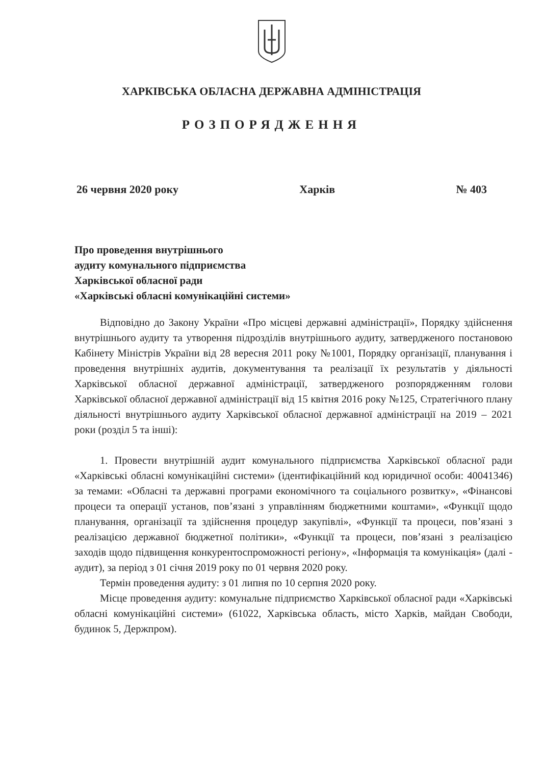ХАРКІВСЬКА ОБЛАСНА ДЕРЖАВНА АДМІНІСТРАЦІЯ
РОЗПОРЯДЖЕННЯ
26 червня 2020 року Харків № 403
Про проведення внутрішнього
аудиту комунального підприємства
Харківської обласної ради
«Харківські обласні комунікаційні системи»
Відповідно до Закону України «Про місцеві державні адміністрації», Порядку здійснення внутрішнього аудиту та утворення підрозділів внутрішнього аудиту, затвердженого постановою Кабінету Міністрів України від 28 вересня 2011 року №1001, Порядку організації, планування і проведення внутрішніх аудитів, документування та реалізації їх результатів у діяльності Харківської обласної державної адміністрації, затвердженого розпорядженням голови Харківської обласної державної адміністрації від 15 квітня 2016 року №125, Стратегічного плану діяльності внутрішнього аудиту Харківської обласної державної адміністрації на 2019 – 2021 роки (розділ 5 та інші):
1. Провести внутрішній аудит комунального підприємства Харківської обласної ради «Харківські обласні комунікаційні системи» (ідентифікаційний код юридичної особи: 40041346) за темами: «Обласні та державні програми економічного та соціального розвитку», «Фінансові процеси та операції установ, пов’язані з управлінням бюджетними коштами», «Функції щодо планування, організації та здійснення процедур закупівлі», «Функції та процеси, пов’язані з реалізацією державної бюджетної політики», «Функції та процеси, пов’язані з реалізацією заходів щодо підвищення конкурентоспроможності регіону», «Інформація та комунікація» (далі - аудит), за період з 01 січня 2019 року по 01 червня 2020 року.
Термін проведення аудиту: з 01 липня по 10 серпня 2020 року.
Місце проведення аудиту: комунальне підприємство Харківської обласної ради «Харківські обласні комунікаційні системи» (61022, Харківська область, місто Харків, майдан Свободи, будинок 5, Держпром).